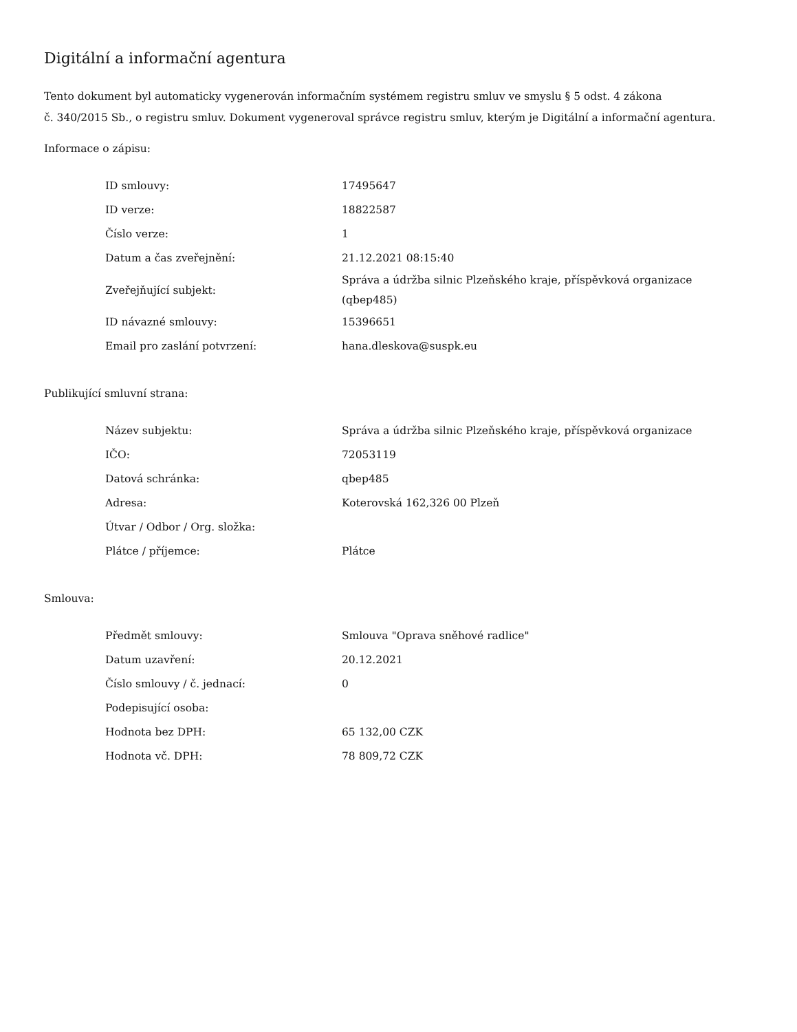Digitální a informační agentura
Tento dokument byl automaticky vygenerován informačním systémem registru smluv ve smyslu § 5 odst. 4 zákona
č. 340/2015 Sb., o registru smluv. Dokument vygeneroval správce registru smluv, kterým je Digitální a informační agentura.
Informace o zápisu:
| ID smlouvy: | 17495647 |
| ID verze: | 18822587 |
| Číslo verze: | 1 |
| Datum a čas zveřejnění: | 21.12.2021 08:15:40 |
| Zveřejňující subjekt: | Správa a údržba silnic Plzeňského kraje, příspěvková organizace (qbep485) |
| ID návazné smlouvy: | 15396651 |
| Email pro zaslání potvrzení: | hana.dleskova@suspk.eu |
Publikující smluvní strana:
| Název subjektu: | Správa a údržba silnic Plzeňského kraje, příspěvková organizace |
| IČO: | 72053119 |
| Datová schránka: | qbep485 |
| Adresa: | Koterovská 162,326 00 Plzeň |
| Útvar / Odbor / Org. složka: | |
| Plátce / příjemce: | Plátce |
Smlouva:
| Předmět smlouvy: | Smlouva "Oprava sněhové radlice" |
| Datum uzavření: | 20.12.2021 |
| Číslo smlouvy / č. jednací: | 0 |
| Podepisující osoba: | |
| Hodnota bez DPH: | 65 132,00 CZK |
| Hodnota vč. DPH: | 78 809,72 CZK |